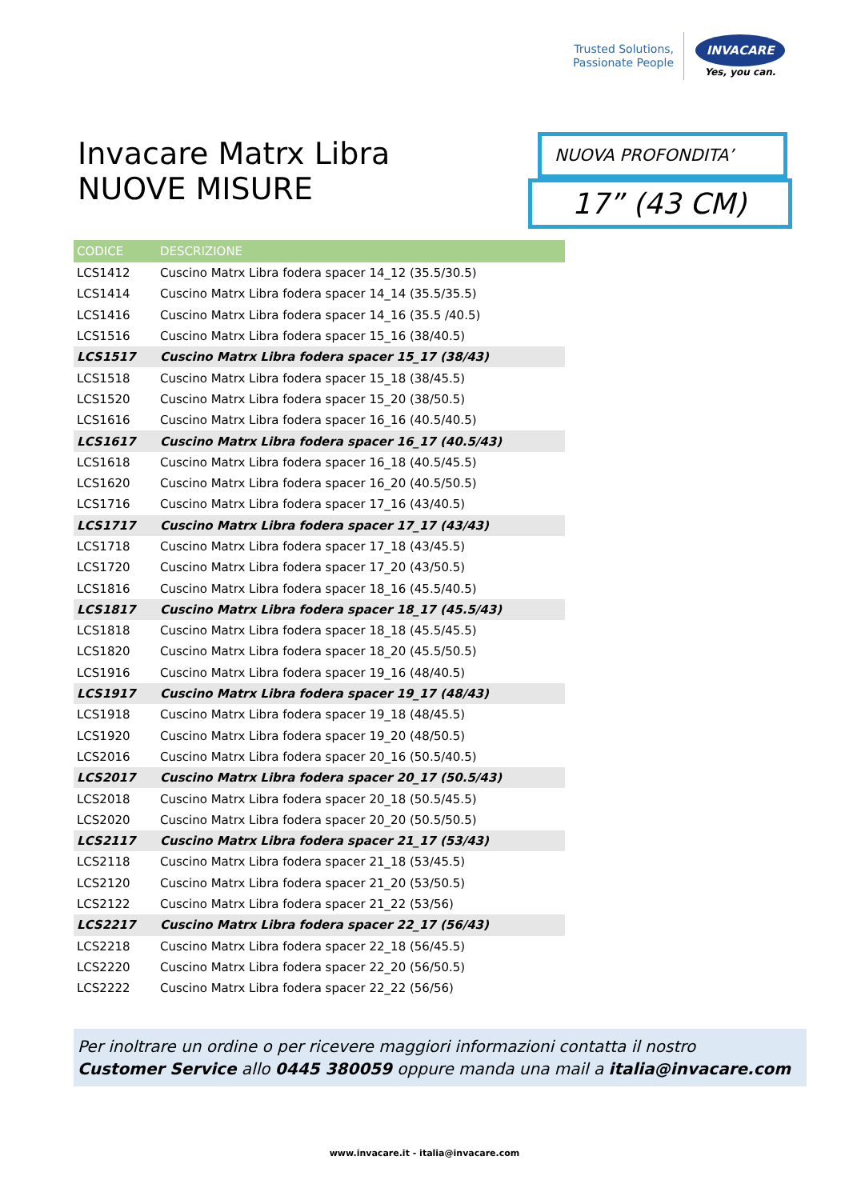Trusted Solutions,
Passionate People
INVACARE
Yes, you can.
Invacare Matrx Libra
NUOVE MISURE
NUOVA PROFONDITA’
17” (43 CM)
| CODICE | DESCRIZIONE |
| --- | --- |
| LCS1412 | Cuscino Matrx Libra fodera spacer 14_12 (35.5/30.5) |
| LCS1414 | Cuscino Matrx Libra fodera spacer 14_14 (35.5/35.5) |
| LCS1416 | Cuscino Matrx Libra fodera spacer 14_16 (35.5 /40.5) |
| LCS1516 | Cuscino Matrx Libra fodera spacer 15_16 (38/40.5) |
| LCS1517 | Cuscino Matrx Libra fodera spacer 15_17 (38/43) |
| LCS1518 | Cuscino Matrx Libra fodera spacer 15_18 (38/45.5) |
| LCS1520 | Cuscino Matrx Libra fodera spacer 15_20 (38/50.5) |
| LCS1616 | Cuscino Matrx Libra fodera spacer 16_16 (40.5/40.5) |
| LCS1617 | Cuscino Matrx Libra fodera spacer 16_17 (40.5/43) |
| LCS1618 | Cuscino Matrx Libra fodera spacer 16_18 (40.5/45.5) |
| LCS1620 | Cuscino Matrx Libra fodera spacer 16_20 (40.5/50.5) |
| LCS1716 | Cuscino Matrx Libra fodera spacer 17_16 (43/40.5) |
| LCS1717 | Cuscino Matrx Libra fodera spacer 17_17 (43/43) |
| LCS1718 | Cuscino Matrx Libra fodera spacer 17_18 (43/45.5) |
| LCS1720 | Cuscino Matrx Libra fodera spacer 17_20 (43/50.5) |
| LCS1816 | Cuscino Matrx Libra fodera spacer 18_16 (45.5/40.5) |
| LCS1817 | Cuscino Matrx Libra fodera spacer 18_17 (45.5/43) |
| LCS1818 | Cuscino Matrx Libra fodera spacer 18_18 (45.5/45.5) |
| LCS1820 | Cuscino Matrx Libra fodera spacer 18_20 (45.5/50.5) |
| LCS1916 | Cuscino Matrx Libra fodera spacer 19_16 (48/40.5) |
| LCS1917 | Cuscino Matrx Libra fodera spacer 19_17 (48/43) |
| LCS1918 | Cuscino Matrx Libra fodera spacer 19_18 (48/45.5) |
| LCS1920 | Cuscino Matrx Libra fodera spacer 19_20 (48/50.5) |
| LCS2016 | Cuscino Matrx Libra fodera spacer 20_16 (50.5/40.5) |
| LCS2017 | Cuscino Matrx Libra fodera spacer 20_17 (50.5/43) |
| LCS2018 | Cuscino Matrx Libra fodera spacer 20_18 (50.5/45.5) |
| LCS2020 | Cuscino Matrx Libra fodera spacer 20_20 (50.5/50.5) |
| LCS2117 | Cuscino Matrx Libra fodera spacer 21_17 (53/43) |
| LCS2118 | Cuscino Matrx Libra fodera spacer 21_18 (53/45.5) |
| LCS2120 | Cuscino Matrx Libra fodera spacer 21_20 (53/50.5) |
| LCS2122 | Cuscino Matrx Libra fodera spacer 21_22 (53/56) |
| LCS2217 | Cuscino Matrx Libra fodera spacer 22_17 (56/43) |
| LCS2218 | Cuscino Matrx Libra fodera spacer 22_18 (56/45.5) |
| LCS2220 | Cuscino Matrx Libra fodera spacer 22_20 (56/50.5) |
| LCS2222 | Cuscino Matrx Libra fodera spacer 22_22 (56/56) |
Per inoltrare un ordine o per ricevere maggiori informazioni contatta il nostro
Customer Service allo 0445 380059 oppure manda una mail a italia@invacare.com
www.invacare.it - italia@invacare.com